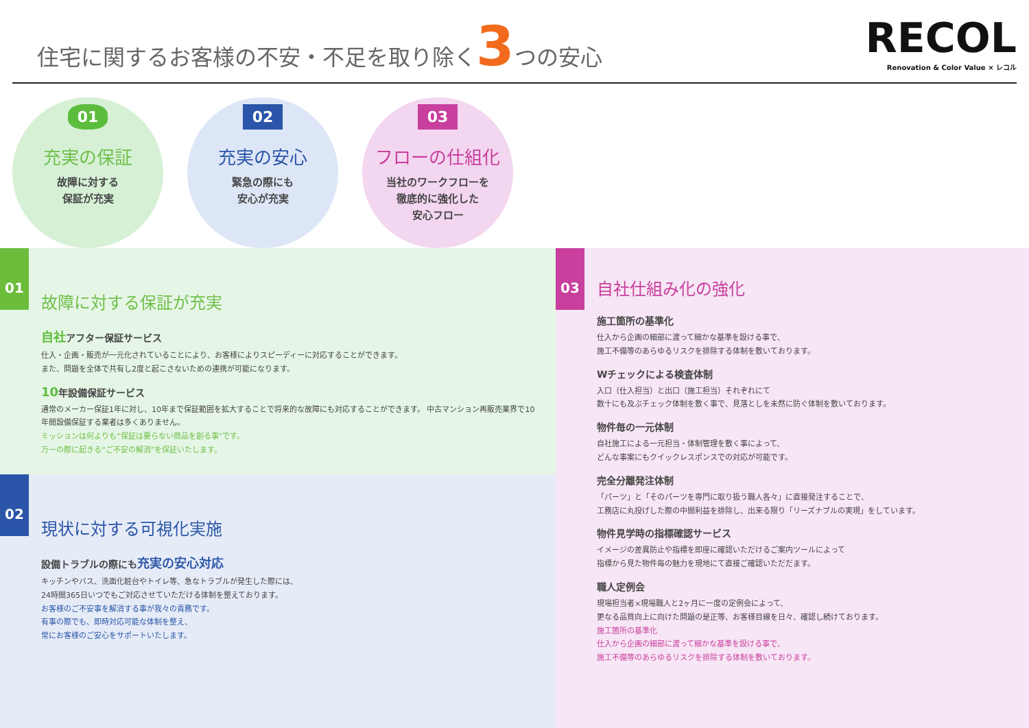住宅に関するお客様の不安・不足を取り除く3つの安心
RECOL
Renovation & Color Value × レコル
01
充実の保証
故障に対する
保証が充実
02
充実の安心
緊急の際にも
安心が充実
03
フローの仕組化
当社のワークフローを
徹底的に強化した
安心フロー
01
故障に対する保証が充実
自社アフター保証サービス
仕入・企画・販売が一元化されていることにより、お客様によりスピーディーに対応することができます。
また、問題を全体で共有し2度と起こさないための連携が可能になります。
10年設備保証サービス
通常のメーカー保証1年に対し、10年まで保証範囲を拡大することで将来的な故障にも対応することができます。 中古マンション再販売業界で10年間設備保証する業者は多くありません。
ミッションは何よりも“保証は要らない商品を創る事”です。
万一の際に起きる“ご不安の解消”を保証いたします。
02
現状に対する可視化実施
設備トラブルの際にも充実の安心対応
キッチンやバス、洗面化粧台やトイレ等、急なトラブルが発生した際には、
24時間365日いつでもご対応させていただける体制を整えております。
お客様のご不安事を解消する事が我々の責務です。
有事の際でも、即時対応可能な体制を整え、
常にお客様のご安心をサポートいたします。
03
自社仕組み化の強化
施工箇所の基準化
仕入から企画の細部に渡って細かな基準を設ける事で、
施工不備等のあらゆるリスクを排除する体制を敷いております。
Wチェックによる検査体制
入口（仕入担当）と出口（施工担当）それぞれにて
数十にも及ぶチェック体制を敷く事で、見落としを未然に防ぐ体制を敷いております。
物件毎の一元体制
自社施工による一元担当・体制管理を敷く事によって、
どんな事案にもクイックレスポンスでの対応が可能です。
完全分離発注体制
「パーツ」と「そのパーツを専門に取り扱う職人各々」に直接発注することで、
工務店に丸投げした際の中間利益を排除し、出来る限り「リーズナブルの実現」をしています。
物件見学時の指標確認サービス
イメージの差異防止や指標を即座に確認いただけるご案内ツールによって
指標から見た物件毎の魅力を現地にて直接ご確認いただだます。
職人定例会
現場担当者×現場職人と2ヶ月に一度の定例会によって、
更なる品質向上に向けた問題の是正等、お客様目線を日々、確認し続けております。
施工箇所の基準化
仕入から企画の細部に渡って細かな基準を設ける事で、
施工不備等のあらゆるリスクを排除する体制を敷いております。